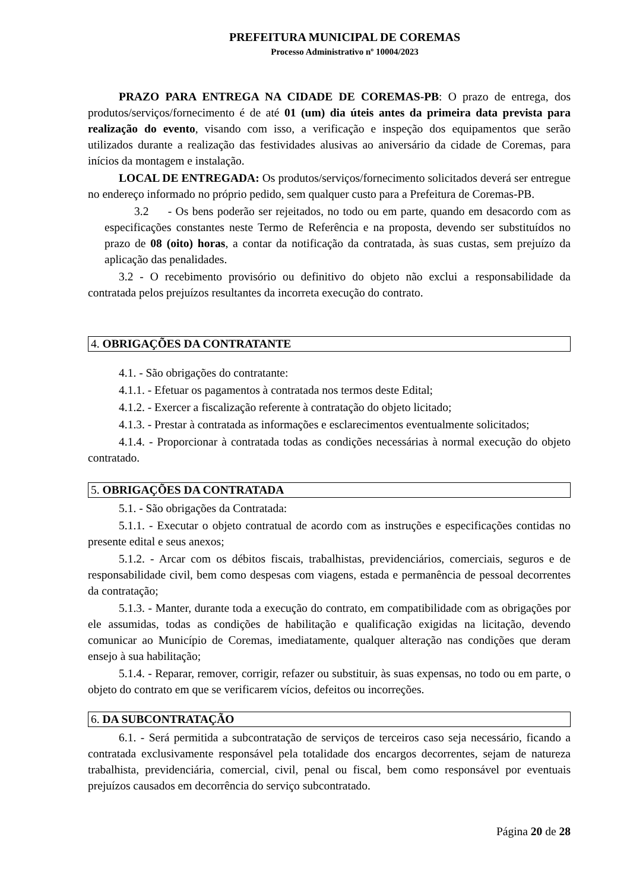PREFEITURA MUNICIPAL DE COREMAS
Processo Administrativo nº 10004/2023
PRAZO PARA ENTREGA NA CIDADE DE COREMAS-PB: O prazo de entrega, dos produtos/serviços/fornecimento é de até 01 (um) dia úteis antes da primeira data prevista para realização do evento, visando com isso, a verificação e inspeção dos equipamentos que serão utilizados durante a realização das festividades alusivas ao aniversário da cidade de Coremas, para inícios da montagem e instalação.
LOCAL DE ENTREGADA: Os produtos/serviços/fornecimento solicitados deverá ser entregue no endereço informado no próprio pedido, sem qualquer custo para a Prefeitura de Coremas-PB.
3.2 - Os bens poderão ser rejeitados, no todo ou em parte, quando em desacordo com as especificações constantes neste Termo de Referência e na proposta, devendo ser substituídos no prazo de 08 (oito) horas, a contar da notificação da contratada, às suas custas, sem prejuízo da aplicação das penalidades.
3.2 - O recebimento provisório ou definitivo do objeto não exclui a responsabilidade da contratada pelos prejuízos resultantes da incorreta execução do contrato.
4. OBRIGAÇÕES DA CONTRATANTE
4.1. - São obrigações do contratante:
4.1.1. - Efetuar os pagamentos à contratada nos termos deste Edital;
4.1.2. - Exercer a fiscalização referente à contratação do objeto licitado;
4.1.3. - Prestar à contratada as informações e esclarecimentos eventualmente solicitados;
4.1.4. - Proporcionar à contratada todas as condições necessárias à normal execução do objeto contratado.
5. OBRIGAÇÕES DA CONTRATADA
5.1. - São obrigações da Contratada:
5.1.1. - Executar o objeto contratual de acordo com as instruções e especificações contidas no presente edital e seus anexos;
5.1.2. - Arcar com os débitos fiscais, trabalhistas, previdenciários, comerciais, seguros e de responsabilidade civil, bem como despesas com viagens, estada e permanência de pessoal decorrentes da contratação;
5.1.3. - Manter, durante toda a execução do contrato, em compatibilidade com as obrigações por ele assumidas, todas as condições de habilitação e qualificação exigidas na licitação, devendo comunicar ao Município de Coremas, imediatamente, qualquer alteração nas condições que deram ensejo à sua habilitação;
5.1.4. - Reparar, remover, corrigir, refazer ou substituir, às suas expensas, no todo ou em parte, o objeto do contrato em que se verificarem vícios, defeitos ou incorreções.
6. DA SUBCONTRATAÇÃO
6.1. - Será permitida a subcontratação de serviços de terceiros caso seja necessário, ficando a contratada exclusivamente responsável pela totalidade dos encargos decorrentes, sejam de natureza trabalhista, previdenciária, comercial, civil, penal ou fiscal, bem como responsável por eventuais prejuízos causados em decorrência do serviço subcontratado.
Página 20 de 28